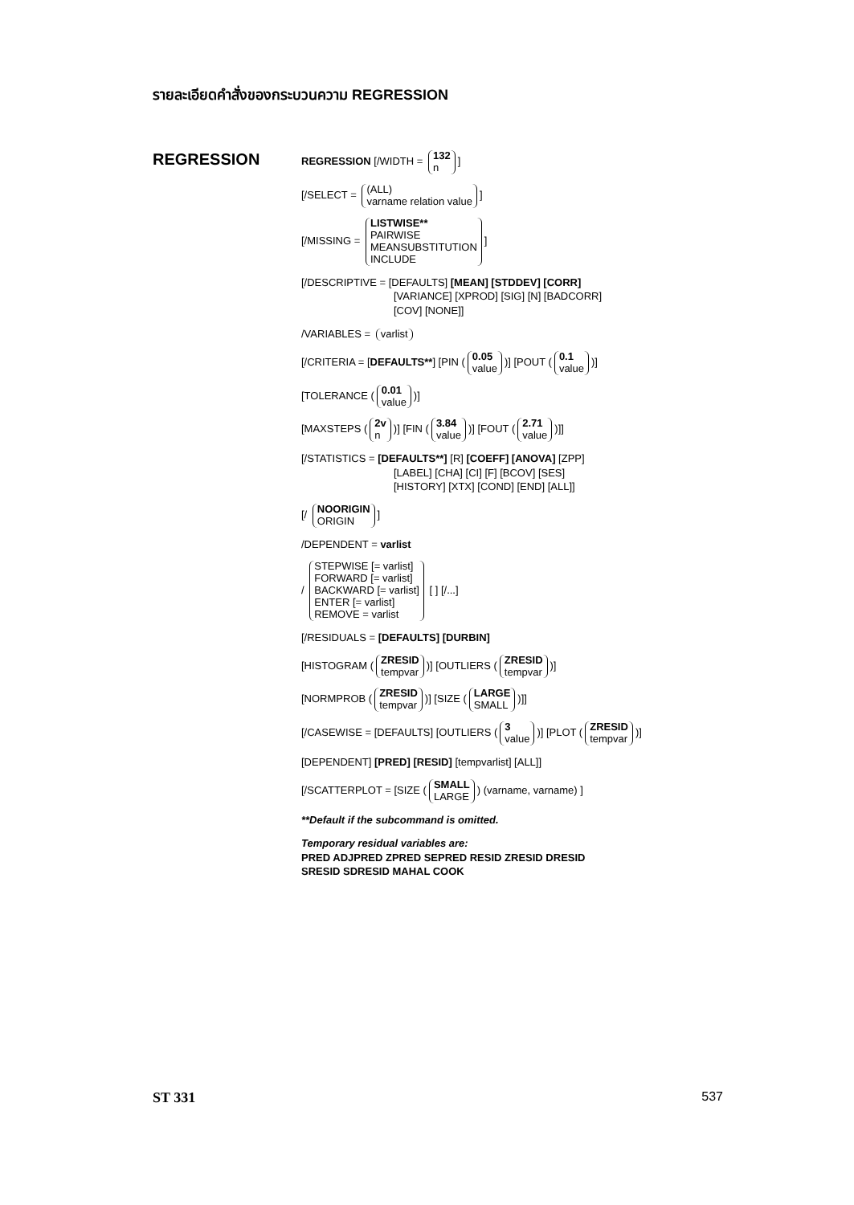รายละเอียดคำสั่งของกระบวนความ REGRESSION
REGRESSION
REGRESSION [/WIDTH = 132 n]
[/SELECT = (ALL) varname relation value]
[/MISSING = LISTWISE** PAIRWISE MEANSUBSTITUTION INCLUDE]
[/DESCRIPTIVE = [DEFAULTS] [MEAN] [STDDEV] [CORR]
[VARIANCE] [XPROD] [SIG] [N] [BADCORR]
[COV] [NONE]]
/VARIABLES = varlist
[/CRITERIA = [DEFAULTS**] [PIN (0.05 value)] [POUT (0.1 value)]
[TOLERANCE (0.01 value)]
[MAXSTEPS (2v n)] [FIN (3.84 value)] [FOUT (2.71 value)]]
[/STATISTICS = [DEFAULTS**] [R] [COEFF] [ANOVA] [ZPP]
[LABEL] [CHA] [CI] [F] [BCOV] [SES]
[HISTORY] [XTX] [COND] [END] [ALL]]
[/ NOORIGIN ORIGIN]
/DEPENDENT = varlist
/ STEPWISE [= varlist] FORWARD [= varlist] BACKWARD [= varlist] ENTER [= varlist] REMOVE = varlist [ ] [/...]
[/RESIDUALS = [DEFAULTS] [DURBIN]
[HISTOGRAM (ZRESID tempvar)] [OUTLIERS (ZRESID tempvar)]
[NORMPROB (ZRESID tempvar)] [SIZE (LARGE SMALL)]]
[/CASEWISE = [DEFAULTS] [OUTLIERS (3 value)] [PLOT (ZRESID tempvar)]
[DEPENDENT] [PRED] [RESID] [tempvarlist] [ALL]]
[/SCATTERPLOT = [SIZE (SMALL LARGE) (varname, varname) ]
**Default if the subcommand is omitted.
Temporary residual variables are:
PRED ADJPRED ZPRED SEPRED RESID ZRESID DRESID
SRESID SDRESID MAHAL COOK
ST 331 537